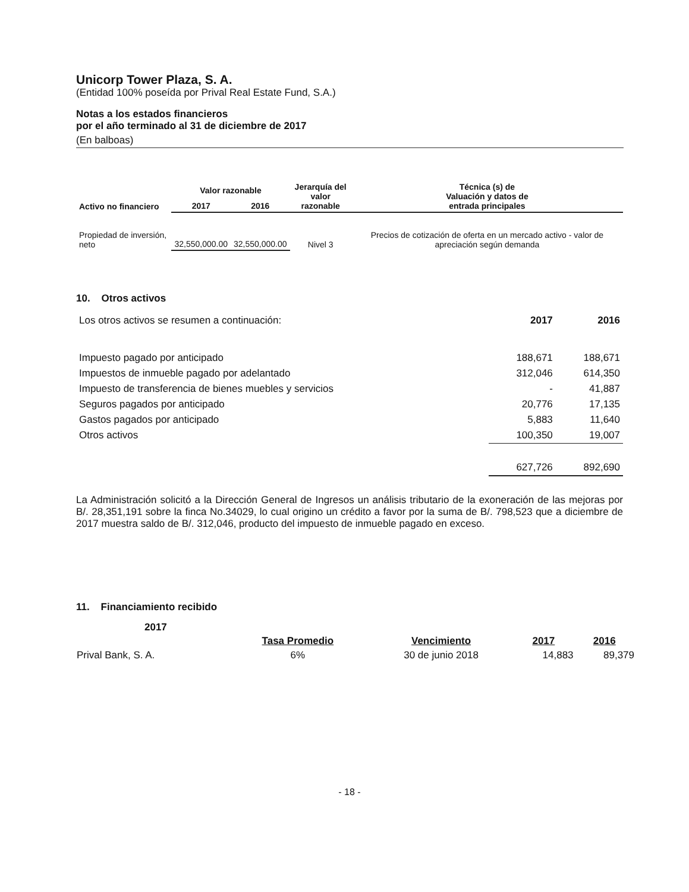Unicorp Tower Plaza, S. A.
(Entidad 100% poseída por Prival Real Estate Fund, S.A.)
Notas a los estados financieros
por el año terminado al 31 de diciembre de 2017
(En balboas)
| Activo no financiero | Valor razonable | | Jerarquía del valor razonable | Técnica (s) de Valuación y datos de entrada principales |
| --- | --- | --- | --- | --- |
| | 2017 | 2016 | | |
| Propiedad de inversión, neto | 32,550,000.00 | 32,550,000.00 | Nivel 3 | Precios de cotización de oferta en un mercado activo - valor de apreciación según demanda |
10. Otros activos
| Los otros activos se resumen a continuación: | 2017 | 2016 |
| Impuesto pagado por anticipado | 188,671 | 188,671 |
| Impuestos de inmueble pagado por adelantado | 312,046 | 614,350 |
| Impuesto de transferencia de bienes muebles y servicios | - | 41,887 |
| Seguros pagados por anticipado | 20,776 | 17,135 |
| Gastos pagados por anticipado | 5,883 | 11,640 |
| Otros activos | 100,350 | 19,007 |
| | 627,726 | 892,690 |
La Administración solicitó a la Dirección General de Ingresos un análisis tributario de la exoneración de las mejoras por B/. 28,351,191 sobre la finca No.34029, lo cual origino un crédito a favor por la suma de B/. 798,523 que a diciembre de 2017 muestra saldo de B/. 312,046, producto del impuesto de inmueble pagado en exceso.
11. Financiamiento recibido
2017
| | Tasa Promedio | Vencimiento | 2017 | 2016 |
| --- | --- | --- | --- | --- |
| Prival Bank, S. A. | 6% | 30 de junio 2018 | 14,883 | 89,379 |
- 18 -